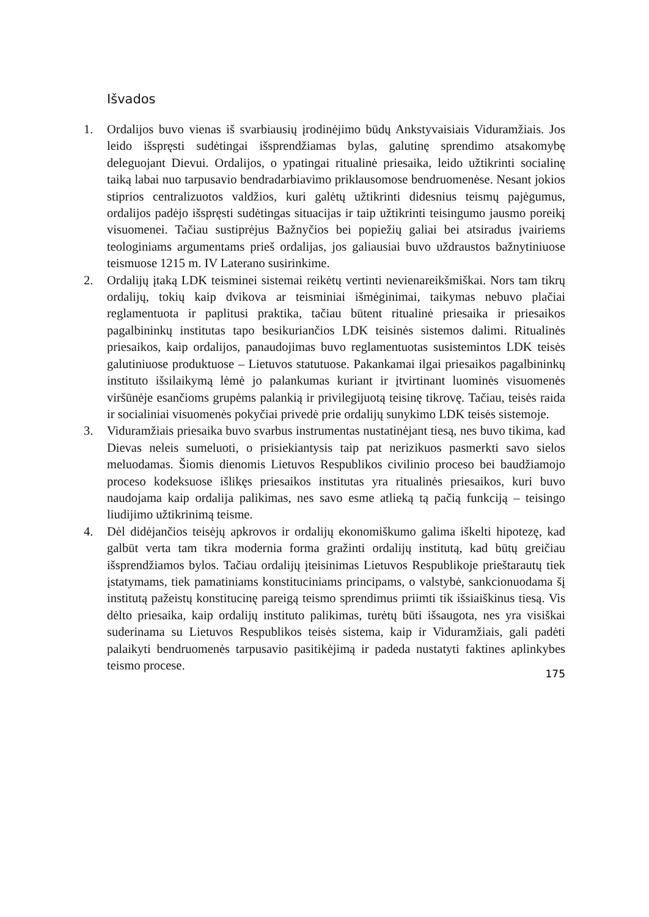Išvados
1. Ordalijos buvo vienas iš svarbiausių įrodinėjimo būdų Ankstyvaisiais Viduramžiais. Jos leido išspręsti sudėtingai išsprendžiamas bylas, galutinę sprendimo atsakomybę deleguojant Dievui. Ordalijos, o ypatingai ritualinė priesaika, leido užtikrinti socialinę taiką labai nuo tarpusavio bendradarbiavimo priklausomose bendruomenėse. Nesant jokios stiprios centralizuotos valdžios, kuri galėtų užtikrinti didesnius teismų pajėgumus, ordalijos padėjo išspręsti sudėtingas situacijas ir taip užtikrinti teisingumo jausmo poreikį visuomenei. Tačiau sustiprėjus Bažnyčios bei popiežių galiai bei atsiradus įvairiems teologiniams argumentams prieš ordalijas, jos galiausiai buvo uždraustos bažnytiniuose teismuose 1215 m. IV Laterano susirinkime.
2. Ordalijų įtaką LDK teisminei sistemai reikėtų vertinti nevienareikšmiškai. Nors tam tikrų ordalijų, tokių kaip dvikova ar teisminiai išmėginimai, taikymas nebuvo plačiai reglamentuota ir paplitusi praktika, tačiau būtent ritualinė priesaika ir priesaikos pagalbininkų institutas tapo besikuriančios LDK teisinės sistemos dalimi. Ritualinės priesaikos, kaip ordalijos, panaudojimas buvo reglamentuotas susistemintos LDK teisės galutiniuose produktuose – Lietuvos statutuose. Pakankamai ilgai priesaikos pagalbininkų instituto išsilaikymą lėmė jo palankumas kuriant ir įtvirtinant luominės visuomenės viršūnėje esančioms grupėms palankią ir privilegijuotą teisinę tikrovę. Tačiau, teisės raida ir socialiniai visuomenės pokyčiai privedė prie ordalijų sunykimo LDK teisės sistemoje.
3. Viduramžiais priesaika buvo svarbus instrumentas nustatinėjant tiesą, nes buvo tikima, kad Dievas neleis sumeluoti, o prisiekiantysis taip pat nerizikuos pasmerkti savo sielos meluodamas. Šiomis dienomis Lietuvos Respublikos civilinio proceso bei baudžiamojo proceso kodeksuose išlikęs priesaikos institutas yra ritualinės priesaikos, kuri buvo naudojama kaip ordalija palikimas, nes savo esme atlieką tą pačią funkciją – teisingo liudijimo užtikrinimą teisme.
4. Dėl didėjančios teisėjų apkrovos ir ordalijų ekonomiškumo galima iškelti hipotezę, kad galbūt verta tam tikra modernia forma gražinti ordalijų institutą, kad būtų greičiau išsprendžiamos bylos. Tačiau ordalijų įteisinimas Lietuvos Respublikoje prieštarautų tiek įstatymams, tiek pamatiniams konstituciniams principams, o valstybė, sankcionuodama šį institutą pažeistų konstitucinę pareigą teismo sprendimus priimti tik išsiaiškinus tiesą. Vis dėlto priesaika, kaip ordalijų instituto palikimas, turėtų būti išsaugota, nes yra visiškai suderinama su Lietuvos Respublikos teisės sistema, kaip ir Viduramžiais, gali padėti palaikyti bendruomenės tarpusavio pasitikėjimą ir padeda nustatyti faktines aplinkybes teismo procese.
175